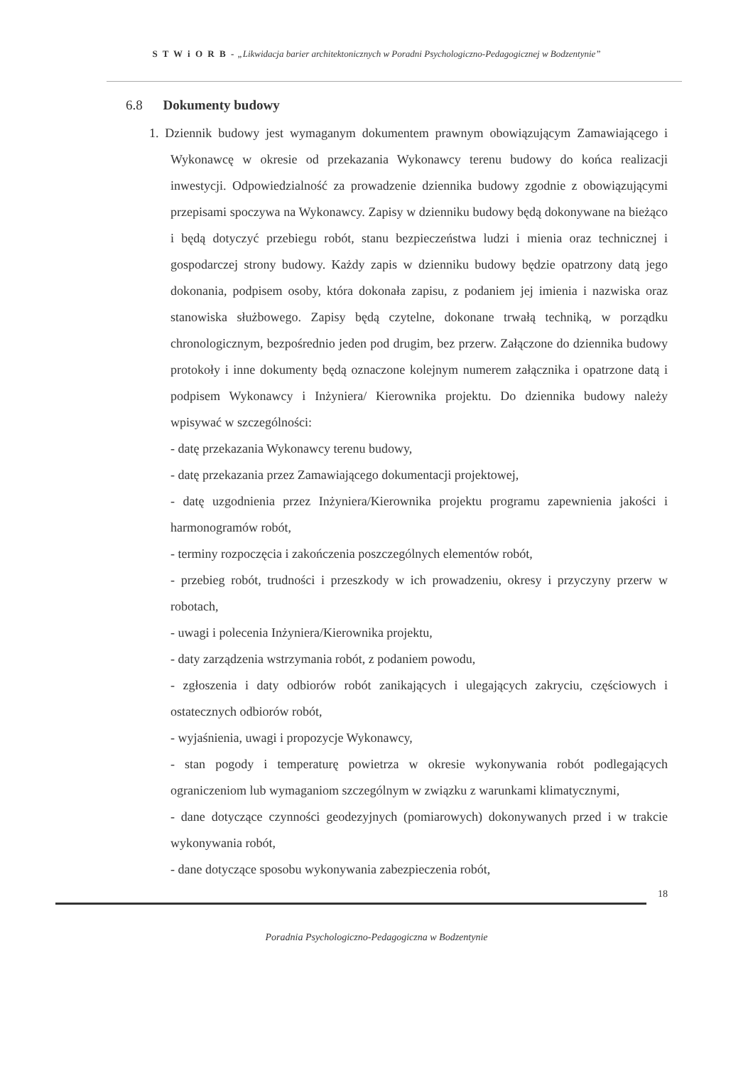S T W i O R B - „Likwidacja barier architektonicznych w Poradni Psychologiczno-Pedagogicznej w Bodzentynie”
6.8 Dokumenty budowy
1. Dziennik budowy jest wymaganym dokumentem prawnym obowiązującym Zamawiającego i Wykonawcę w okresie od przekazania Wykonawcy terenu budowy do końca realizacji inwestycji. Odpowiedzialność za prowadzenie dziennika budowy zgodnie z obowiązującymi przepisami spoczywa na Wykonawcy. Zapisy w dzienniku budowy będą dokonywane na bieżąco i będą dotyczyć przebiegu robót, stanu bezpieczeństwa ludzi i mienia oraz technicznej i gospodarczej strony budowy. Każdy zapis w dzienniku budowy będzie opatrzony datą jego dokonania, podpisem osoby, która dokonała zapisu, z podaniem jej imienia i nazwiska oraz stanowiska służbowego. Zapisy będą czytelne, dokonane trwałą techniką, w porządku chronologicznym, bezpośrednio jeden pod drugim, bez przerw. Załączone do dziennika budowy protokoły i inne dokumenty będą oznaczone kolejnym numerem załącznika i opatrzone datą i podpisem Wykonawcy i Inżyniera/ Kierownika projektu. Do dziennika budowy należy wpisywać w szczególności:
- datę przekazania Wykonawcy terenu budowy,
- datę przekazania przez Zamawiającego dokumentacji projektowej,
- datę uzgodnienia przez Inżyniera/Kierownika projektu programu zapewnienia jakości i harmonogramów robót,
- terminy rozpoczęcia i zakończenia poszczególnych elementów robót,
- przebieg robót, trudności i przeszkody w ich prowadzeniu, okresy i przyczyny przerw w robotach,
- uwagi i polecenia Inżyniera/Kierownika projektu,
- daty zarządzenia wstrzymania robót, z podaniem powodu,
- zgłoszenia i daty odbiorów robót zanikających i ulegających zakryciu, częściowych i ostatecznych odbiorów robót,
- wyjaśnienia, uwagi i propozycje Wykonawcy,
- stan pogody i temperaturę powietrza w okresie wykonywania robót podlegających ograniczeniom lub wymaganiom szczególnym w związku z warunkami klimatycznymi,
- dane dotyczące czynności geodezyjnych (pomiarowych) dokonywanych przed i w trakcie wykonywania robót,
- dane dotyczące sposobu wykonywania zabezpieczenia robót,
18
Poradnia Psychologiczno-Pedagogiczna w Bodzentynie